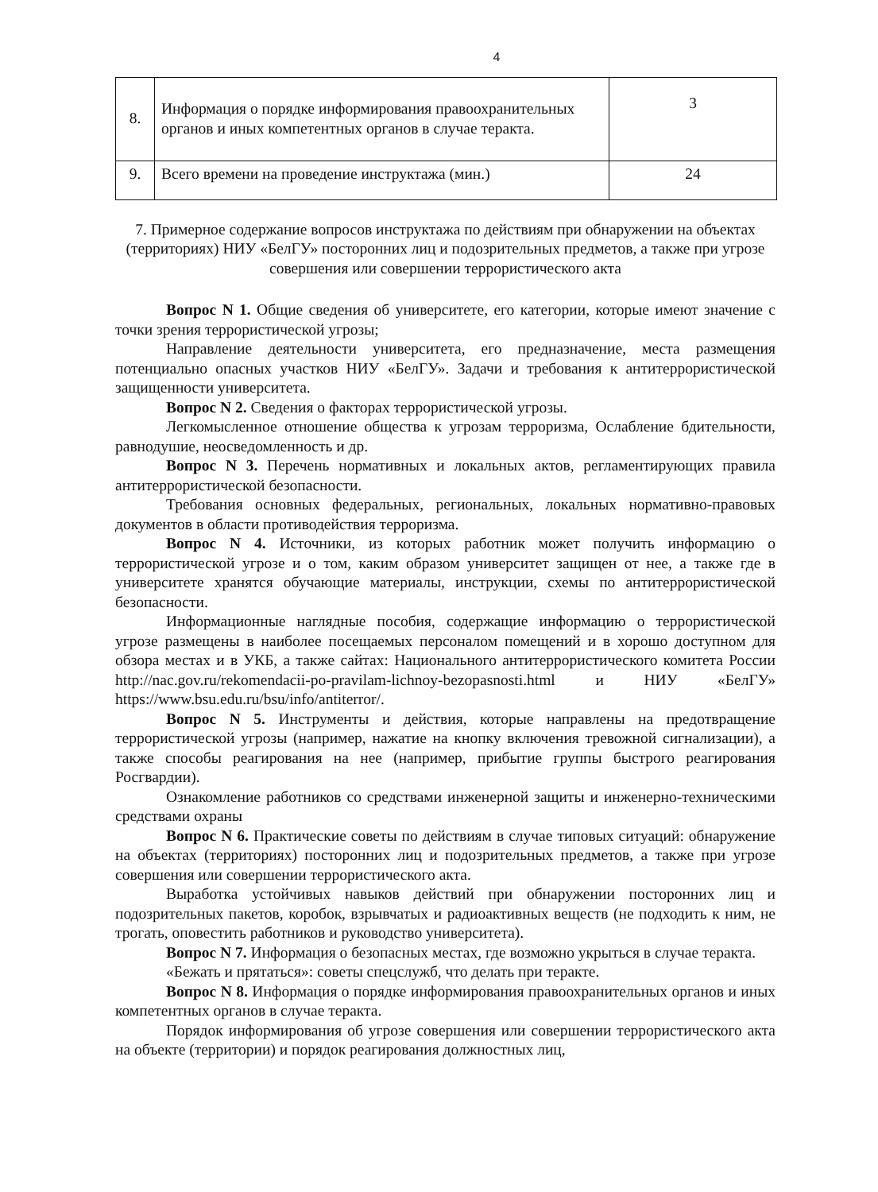4
| 8. | Информация о порядке информирования правоохранительных органов и иных компетентных органов в случае теракта. | 3 |
| 9. | Всего времени на проведение инструктажа (мин.) | 24 |
7. Примерное содержание вопросов инструктажа по действиям при обнаружении на объектах (территориях) НИУ «БелГУ» посторонних лиц и подозрительных предметов, а также при угрозе совершения или совершении террористического акта
Вопрос N 1. Общие сведения об университете, его категории, которые имеют значение с точки зрения террористической угрозы;
Направление деятельности университета, его предназначение, места размещения потенциально опасных участков НИУ «БелГУ». Задачи и требования к антитеррористической защищенности университета.
Вопрос N 2. Сведения о факторах террористической угрозы.
Легкомысленное отношение общества к угрозам терроризма, Ослабление бдительности, равнодушие, неосведомленность и др.
Вопрос N 3. Перечень нормативных и локальных актов, регламентирующих правила антитеррористической безопасности.
Требования основных федеральных, региональных, локальных нормативно-правовых документов в области противодействия терроризма.
Вопрос N 4. Источники, из которых работник может получить информацию о террористической угрозе и о том, каким образом университет защищен от нее, а также где в университете хранятся обучающие материалы, инструкции, схемы по антитеррористической безопасности.
Информационные наглядные пособия, содержащие информацию о террористической угрозе размещены в наиболее посещаемых персоналом помещений и в хорошо доступном для обзора местах и в УКБ, а также сайтах: Национального антитеррористического комитета России http://nac.gov.ru/rekomendacii-po-pravilam-lichnoy-bezopasnosti.html и НИУ «БелГУ» https://www.bsu.edu.ru/bsu/info/antiterror/.
Вопрос N 5. Инструменты и действия, которые направлены на предотвращение террористической угрозы (например, нажатие на кнопку включения тревожной сигнализации), а также способы реагирования на нее (например, прибытие группы быстрого реагирования Росгвардии).
Ознакомление работников со средствами инженерной защиты и инженерно-техническими средствами охраны
Вопрос N 6. Практические советы по действиям в случае типовых ситуаций: обнаружение на объектах (территориях) посторонних лиц и подозрительных предметов, а также при угрозе совершения или совершении террористического акта.
Выработка устойчивых навыков действий при обнаружении посторонних лиц и подозрительных пакетов, коробок, взрывчатых и радиоактивных веществ (не подходить к ним, не трогать, оповестить работников и руководство университета).
Вопрос N 7. Информация о безопасных местах, где возможно укрыться в случае теракта.
«Бежать и прятаться»: советы спецслужб, что делать при теракте.
Вопрос N 8. Информация о порядке информирования правоохранительных органов и иных компетентных органов в случае теракта.
Порядок информирования об угрозе совершения или совершении террористического акта на объекте (территории) и порядок реагирования должностных лиц,